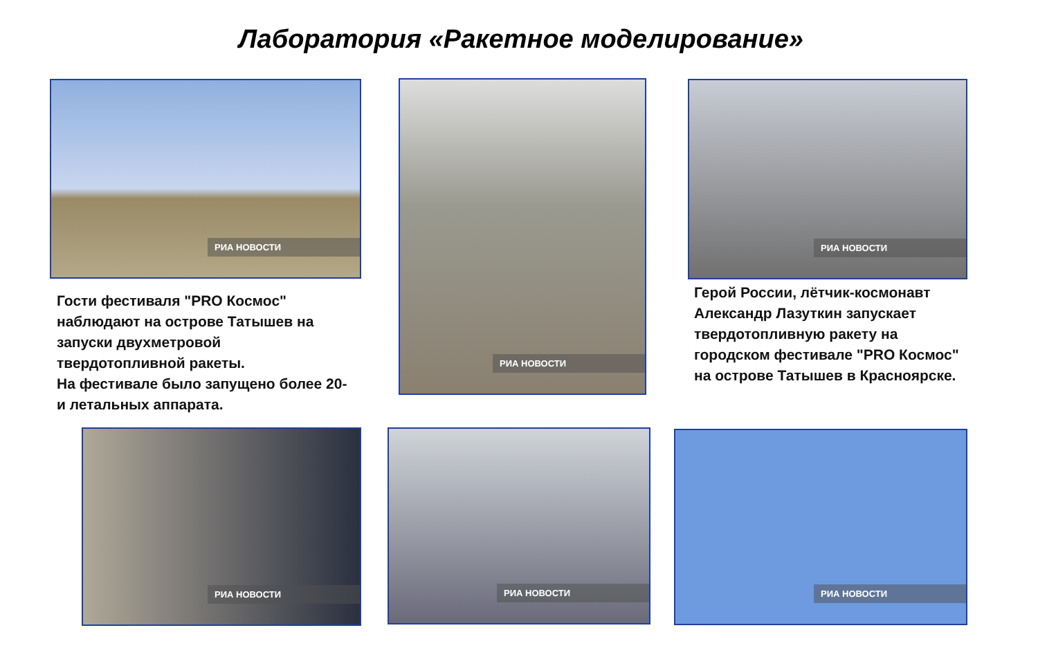Лаборатория «Ракетное моделирование»
РИА НОВОСТИ РИА НОВОСТИ РИА НОВОСТИ
Гости фестиваля "PRO Космос" наблюдают на острове Татышев на запуски двухметровой твердотопливной ракеты.
На фестивале было запущено более 20-и летальных аппарата.
Герой России, лётчик-космонавт Александр Лазуткин запускает твердотопливную ракету на городском фестивале "PRO Космос" на острове Татышев в Красноярске.
РИА НОВОСТИ РИА НОВОСТИ РИА НОВОСТИ